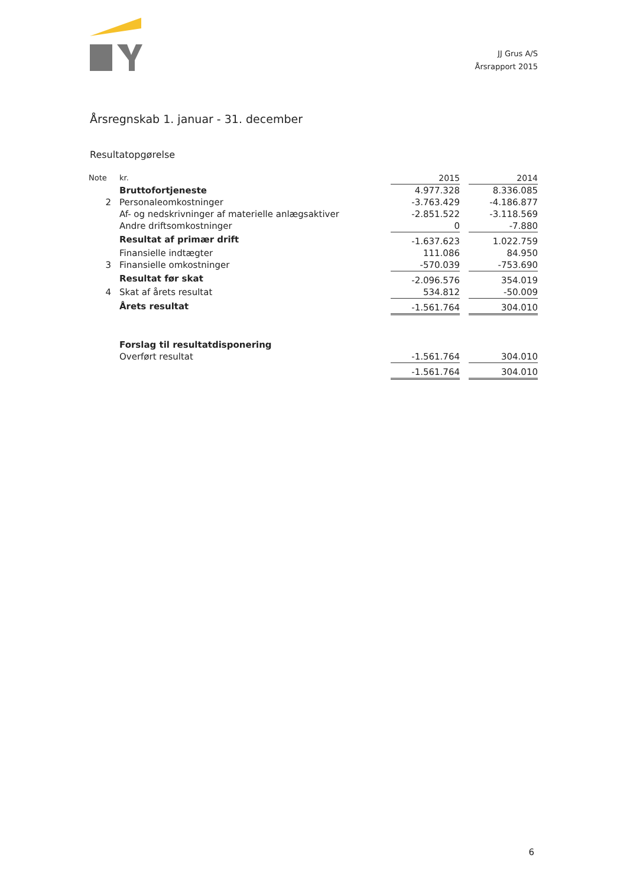JJ Grus A/S
Årsrapport 2015
Årsregnskab 1. januar - 31. december
Resultatopgørelse
| Note | kr. | 2015 | | 2014 |
| --- | --- | --- | --- | --- |
| | Bruttofortjeneste | 4.977.328 | | 8.336.085 |
| 2 | Personaleomkostninger | -3.763.429 | | -4.186.877 |
| | Af- og nedskrivninger af materielle anlægsaktiver | -2.851.522 | | -3.118.569 |
| | Andre driftsomkostninger | 0 | | -7.880 |
| | Resultat af primær drift | -1.637.623 | | 1.022.759 |
| | Finansielle indtægter | 111.086 | | 84.950 |
| 3 | Finansielle omkostninger | -570.039 | | -753.690 |
| | Resultat før skat | -2.096.576 | | 354.019 |
| 4 | Skat af årets resultat | 534.812 | | -50.009 |
| | Årets resultat | -1.561.764 | | 304.010 |
| | Forslag til resultatdisponering | | | |
| | Overført resultat | -1.561.764 | | 304.010 |
| | | -1.561.764 | | 304.010 |
6